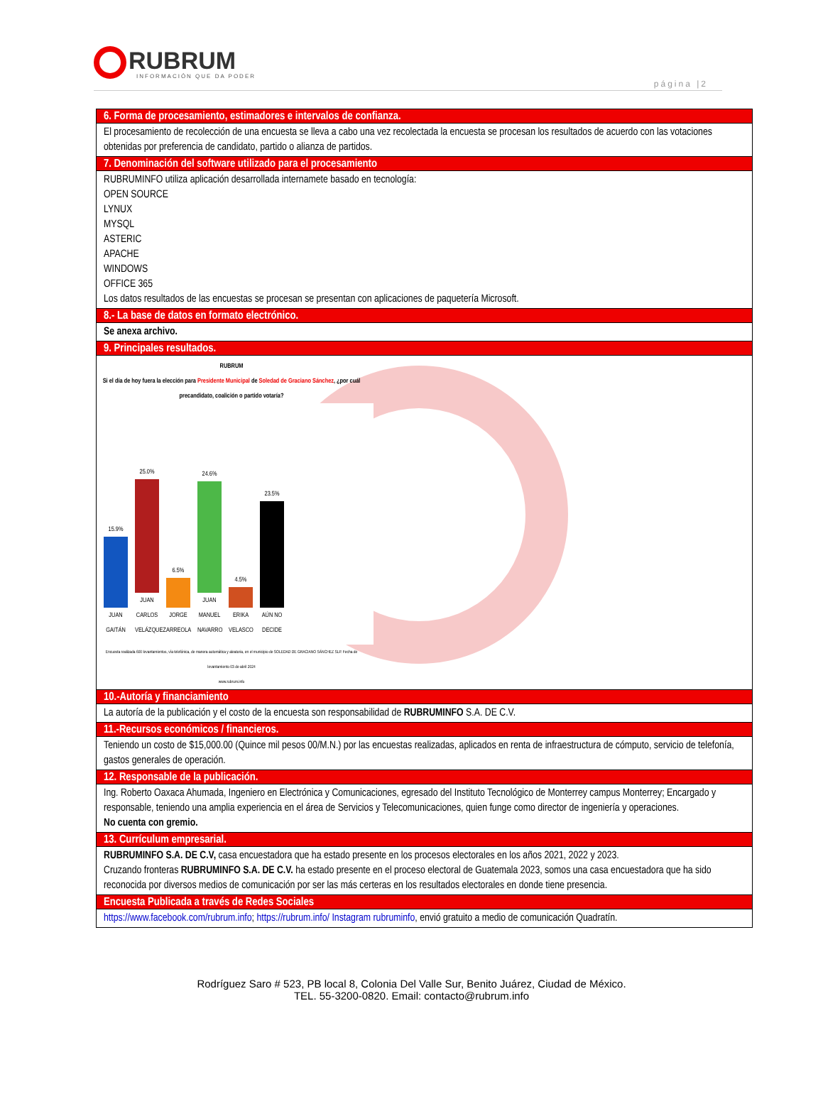RUBRUM
INFORMACIÓN QUE DA PODER
página |2
| 6. Forma de procesamiento, estimadores e intervalos de confianza. |
| --- |
| El procesamiento de recolección de una encuesta se lleva a cabo una vez recolectada la encuesta se procesan los resultados de acuerdo con las votaciones obtenidas por preferencia de candidato, partido o alianza de partidos. |
| 7. Denominación del software utilizado para el procesamiento |
| RUBRUMINFO utiliza aplicación desarrollada internamete basado en tecnología: OPEN SOURCE LYNUX MYSQL ASTERIC APACHE WINDOWS OFFICE 365 Los datos resultados de las encuestas se procesan se presentan con aplicaciones de paquetería Microsoft. |
| 8.- La base de datos en formato electrónico. |
| Se anexa archivo. |
| 9. Principales resultados. |
| RUBRUM Si el día de hoy fuera la elección para Presidente Municipal de Soledad de Graciano Sánchez , ¿por cuál precandidato, coalición o partido votaría? 15.9% JUAN GAITÁN 25.0% JUAN CARLOS VELÁZQUEZ 6.5% JORGE ARREOLA 24.6% JUAN MANUEL NAVARRO 4.5% ERIKA VELASCO 23.5% AÚN NO DECIDE Encuesta realizada 600 levantamientos, vía telefónica, de manera automática y aleatoria, en el municipio de SOLEDAD DE GRACIANO SÁNCHEZ SLP. Fecha de levantamiento 03 de abril 2024 www.rubrum.info |
| 10.-Autoría y financiamiento |
| La autoría de la publicación y el costo de la encuesta son responsabilidad de RUBRUMINFO S.A. DE C.V. |
| 11.-Recursos económicos / financieros. |
| Teniendo un costo de $15,000.00 (Quince mil pesos 00/M.N.) por las encuestas realizadas, aplicados en renta de infraestructura de cómputo, servicio de telefonía, gastos generales de operación. |
| 12. Responsable de la publicación. |
| Ing. Roberto Oaxaca Ahumada, Ingeniero en Electrónica y Comunicaciones, egresado del Instituto Tecnológico de Monterrey campus Monterrey; Encargado y responsable, teniendo una amplia experiencia en el área de Servicios y Telecomunicaciones, quien funge como director de ingeniería y operaciones. No cuenta con gremio. |
| 13. Currículum empresarial. |
| RUBRUMINFO S.A. DE C.V, casa encuestadora que ha estado presente en los procesos electorales en los años 2021, 2022 y 2023. Cruzando fronteras RUBRUMINFO S.A. DE C.V. ha estado presente en el proceso electoral de Guatemala 2023, somos una casa encuestadora que ha sido reconocida por diversos medios de comunicación por ser las más certeras en los resultados electorales en donde tiene presencia. |
| Encuesta Publicada a través de Redes Sociales |
| https://www.facebook.com/rubrum.info ; https://rubrum.info/ Instagram rubruminfo , envió gratuito a medio de comunicación Quadratín. |
Rodríguez Saro # 523, PB local 8, Colonia Del Valle Sur, Benito Juárez, Ciudad de México.
TEL. 55-3200-0820. Email: contacto@rubrum.info